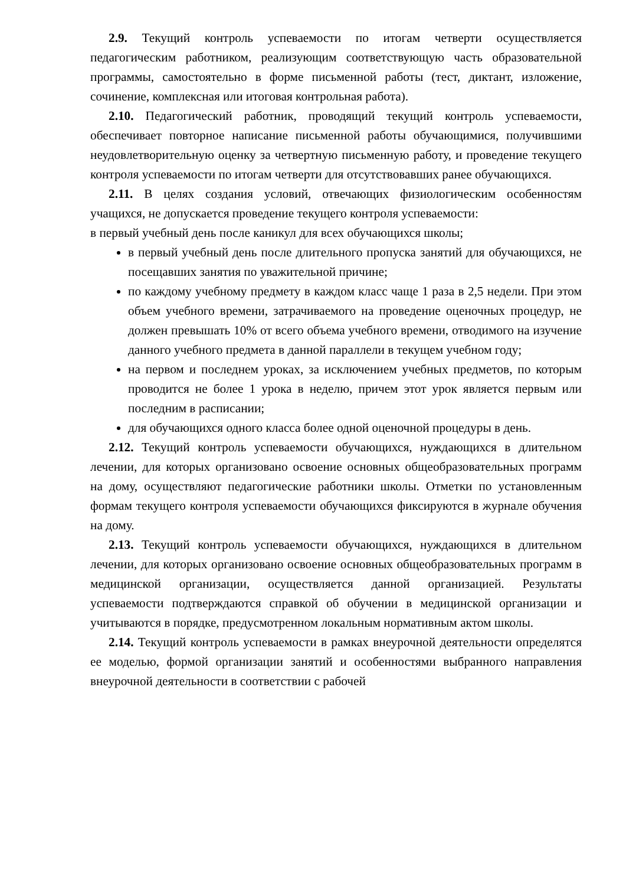2.9. Текущий контроль успеваемости по итогам четверти осуществляется педагогическим работником, реализующим соответствующую часть образовательной программы, самостоятельно в форме письменной работы (тест, диктант, изложение, сочинение, комплексная или итоговая контрольная работа).
2.10. Педагогический работник, проводящий текущий контроль успеваемости, обеспечивает повторное написание письменной работы обучающимися, получившими неудовлетворительную оценку за четвертную письменную работу, и проведение текущего контроля успеваемости по итогам четверти для отсутствовавших ранее обучающихся.
2.11. В целях создания условий, отвечающих физиологическим особенностям учащихся, не допускается проведение текущего контроля успеваемости:
в первый учебный день после каникул для всех обучающихся школы;
в первый учебный день после длительного пропуска занятий для обучающихся, не посещавших занятия по уважительной причине;
по каждому учебному предмету в каждом класс чаще 1 раза в 2,5 недели. При этом объем учебного времени, затрачиваемого на проведение оценочных процедур, не должен превышать 10% от всего объема учебного времени, отводимого на изучение данного учебного предмета в данной параллели в текущем учебном году;
на первом и последнем уроках, за исключением учебных предметов, по которым проводится не более 1 урока в неделю, причем этот урок является первым или последним в расписании;
для обучающихся одного класса более одной оценочной процедуры в день.
2.12. Текущий контроль успеваемости обучающихся, нуждающихся в длительном лечении, для которых организовано освоение основных общеобразовательных программ на дому, осуществляют педагогические работники школы. Отметки по установленным формам текущего контроля успеваемости обучающихся фиксируются в журнале обучения на дому.
2.13. Текущий контроль успеваемости обучающихся, нуждающихся в длительном лечении, для которых организовано освоение основных общеобразовательных программ в медицинской организации, осуществляется данной организацией. Результаты успеваемости подтверждаются справкой об обучении в медицинской организации и учитываются в порядке, предусмотренном локальным нормативным актом школы.
2.14. Текущий контроль успеваемости в рамках внеурочной деятельности определятся ее моделью, формой организации занятий и особенностями выбранного направления внеурочной деятельности в соответствии с рабочей